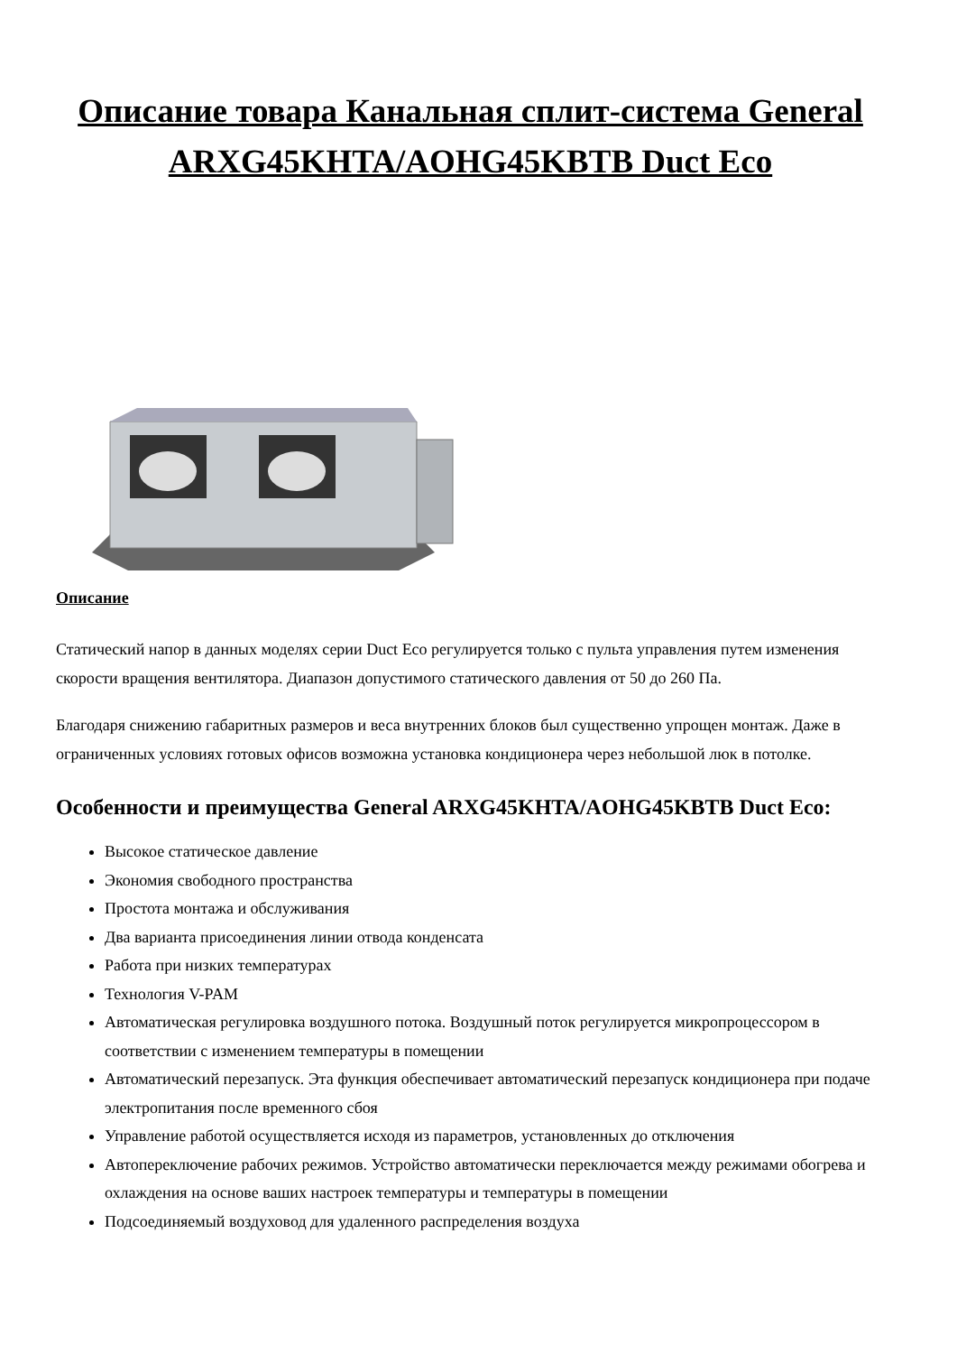Описание товара Канальная сплит-система General ARXG45KHTA/AOHG45KBTB Duct Eco
Описание
Статический напор в данных моделях серии Duct Eco регулируется только с пульта управления путем изменения скорости вращения вентилятора. Диапазон допустимого статического давления от 50 до 260 Па.
Благодаря снижению габаритных размеров и веса внутренних блоков был существенно упрощен монтаж. Даже в ограниченных условиях готовых офисов возможна установка кондиционера через небольшой люк в потолке.
Особенности и преимущества General ARXG45KHTA/AOHG45KBTB Duct Eco:
Высокое статическое давление
Экономия свободного пространства
Простота монтажа и обслуживания
Два варианта присоединения линии отвода конденсата
Работа при низких температурах
Технология V-PAM
Автоматическая регулировка воздушного потока. Воздушный поток регулируется микропроцессором в соответствии с изменением температуры в помещении
Автоматический перезапуск. Эта функция обеспечивает автоматический перезапуск кондиционера при подаче электропитания после временного сбоя
Управление работой осуществляется исходя из параметров, установленных до отключения
Автопереключение рабочих режимов. Устройство автоматически переключается между режимами обогрева и охлаждения на основе ваших настроек температуры и температуры в помещении
Подсоединяемый воздуховод для удаленного распределения воздуха